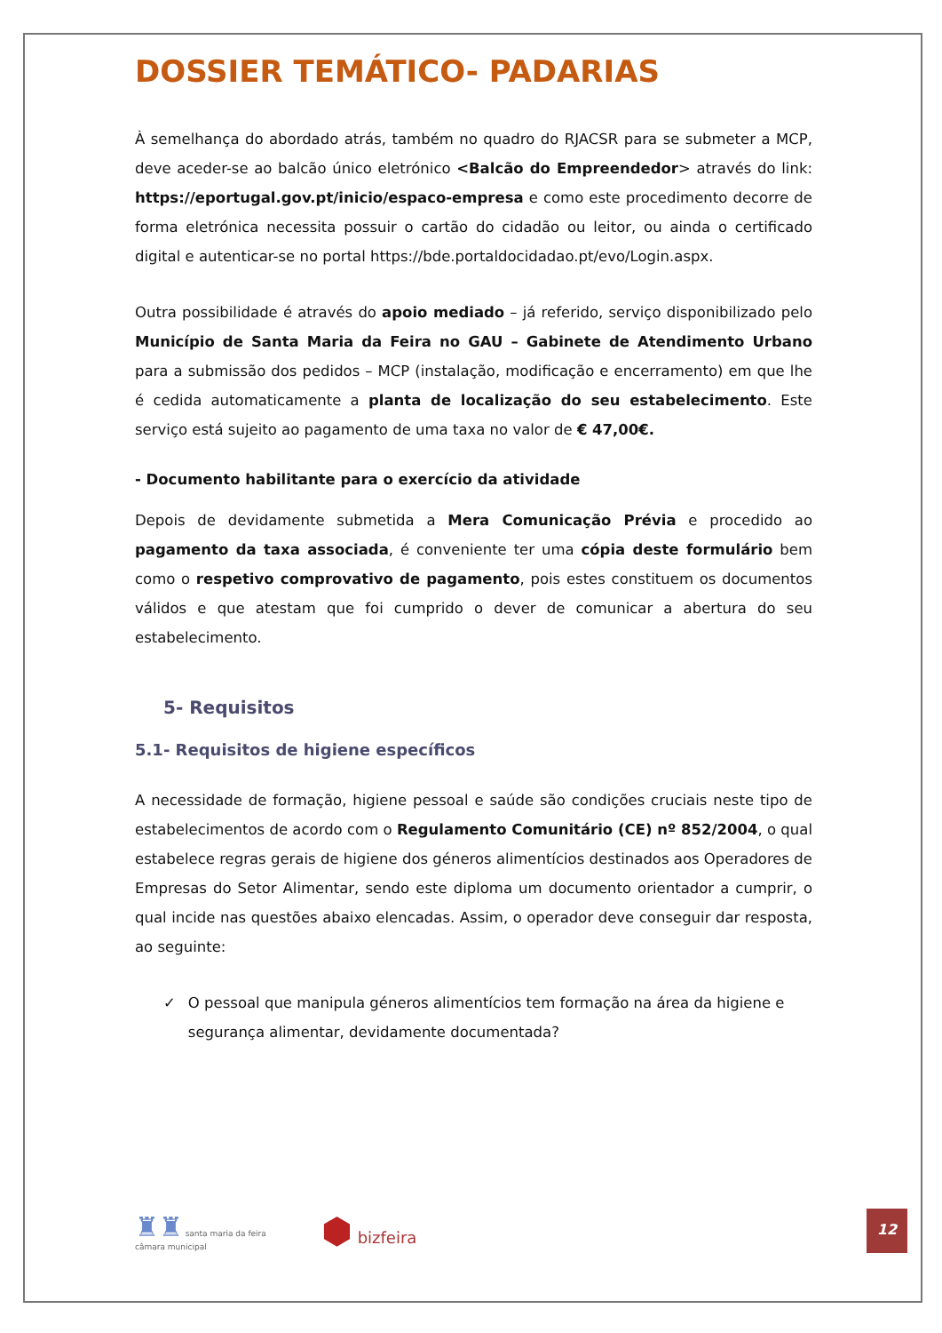DOSSIER TEMÁTICO- PADARIAS
À semelhança do abordado atrás, também no quadro do RJACSR para se submeter a MCP, deve aceder-se ao balcão único eletrónico <Balcão do Empreendedor> através do link: https://eportugal.gov.pt/inicio/espaco-empresa e como este procedimento decorre de forma eletrónica necessita possuir o cartão do cidadão ou leitor, ou ainda o certificado digital e autenticar-se no portal https://bde.portaldocidadao.pt/evo/Login.aspx.
Outra possibilidade é através do apoio mediado – já referido, serviço disponibilizado pelo Município de Santa Maria da Feira no GAU – Gabinete de Atendimento Urbano para a submissão dos pedidos – MCP (instalação, modificação e encerramento) em que lhe é cedida automaticamente a planta de localização do seu estabelecimento. Este serviço está sujeito ao pagamento de uma taxa no valor de € 47,00€.
- Documento habilitante para o exercício da atividade
Depois de devidamente submetida a Mera Comunicação Prévia e procedido ao pagamento da taxa associada, é conveniente ter uma cópia deste formulário bem como o respetivo comprovativo de pagamento, pois estes constituem os documentos válidos e que atestam que foi cumprido o dever de comunicar a abertura do seu estabelecimento.
5- Requisitos
5.1- Requisitos de higiene específicos
A necessidade de formação, higiene pessoal e saúde são condições cruciais neste tipo de estabelecimentos de acordo com o Regulamento Comunitário (CE) nº 852/2004, o qual estabelece regras gerais de higiene dos géneros alimentícios destinados aos Operadores de Empresas do Setor Alimentar, sendo este diploma um documento orientador a cumprir, o qual incide nas questões abaixo elencadas. Assim, o operador deve conseguir dar resposta, ao seguinte:
✓ O pessoal que manipula géneros alimentícios tem formação na área da higiene e segurança alimentar, devidamente documentada?
♜♜ santa maria da feira
câmara municipal
⬢ bizfeira
12